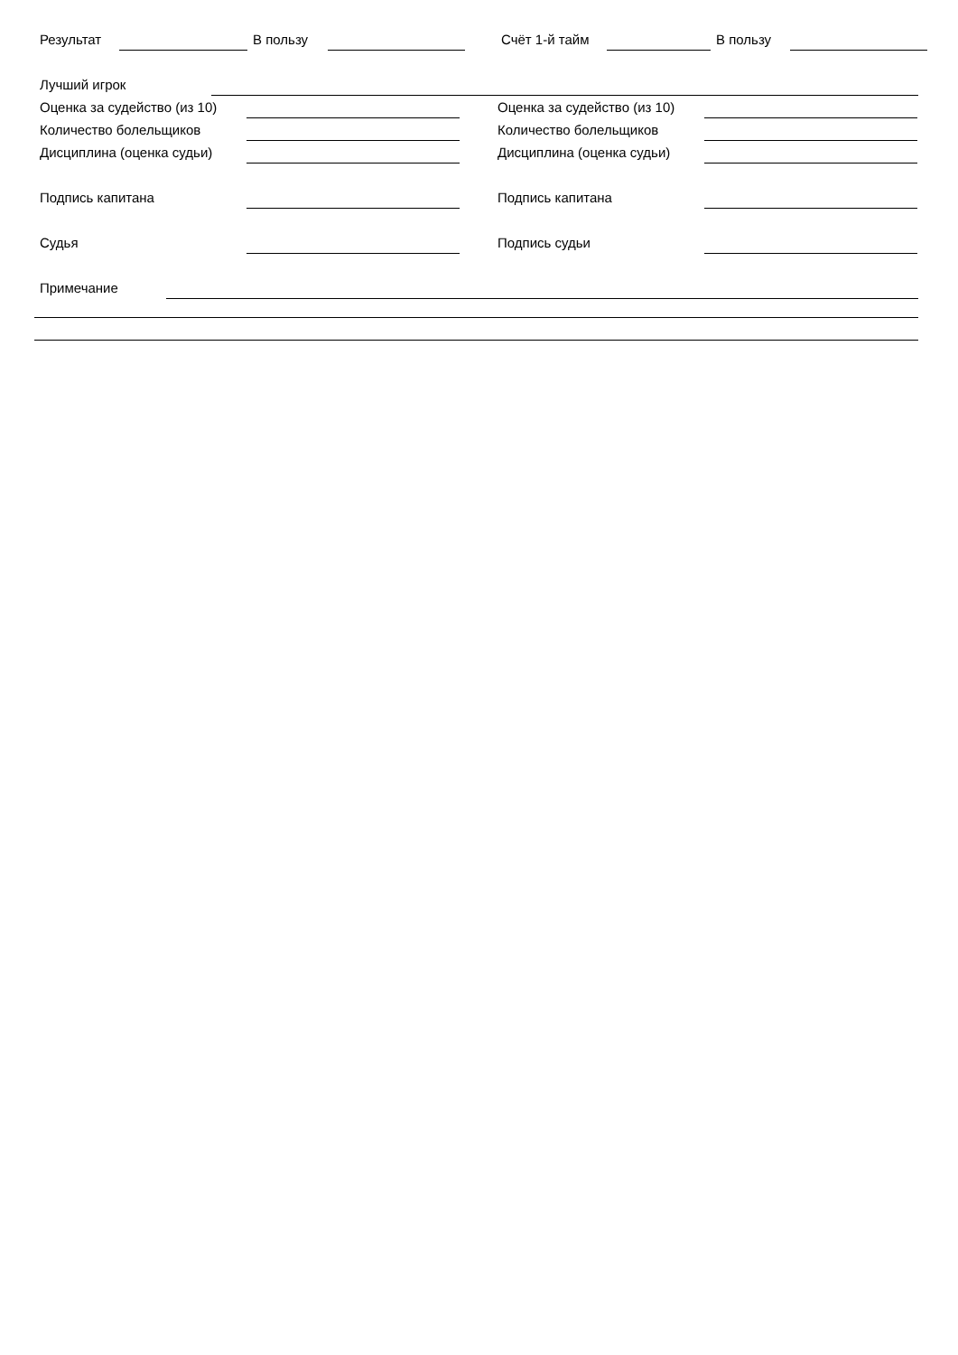Результат В пользу Счёт 1-й тайм В пользу
Лучший игрок
Оценка за судейство (из 10) Оценка за судейство (из 10)
Количество болельщиков Количество болельщиков
Дисциплина (оценка судьи) Дисциплина (оценка судьи)
Подпись капитана Подпись капитана
Судья Подпись судьи
Примечание